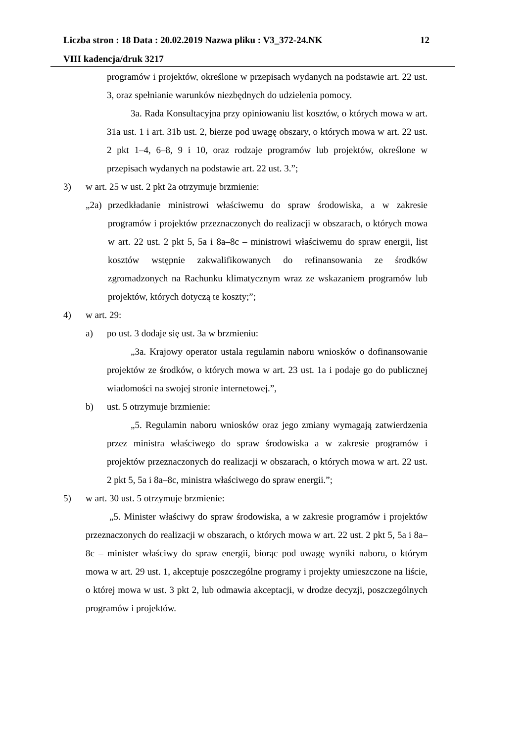Liczba stron : 18 Data : 20.02.2019 Nazwa pliku : V3_372-24.NK 12
VIII kadencja/druk 3217
programów i projektów, określone w przepisach wydanych na podstawie art. 22 ust. 3, oraz spełnianie warunków niezbędnych do udzielenia pomocy.
3a. Rada Konsultacyjna przy opiniowaniu list kosztów, o których mowa w art. 31a ust. 1 i art. 31b ust. 2, bierze pod uwagę obszary, o których mowa w art. 22 ust. 2 pkt 1–4, 6–8, 9 i 10, oraz rodzaje programów lub projektów, określone w przepisach wydanych na podstawie art. 22 ust. 3.”;
3) w art. 25 w ust. 2 pkt 2a otrzymuje brzmienie:
„2a) przedkładanie ministrowi właściwemu do spraw środowiska, a w zakresie programów i projektów przeznaczonych do realizacji w obszarach, o których mowa w art. 22 ust. 2 pkt 5, 5a i 8a–8c – ministrowi właściwemu do spraw energii, list kosztów wstępnie zakwalifikowanych do refinansowania ze środków zgromadzonych na Rachunku klimatycznym wraz ze wskazaniem programów lub projektów, których dotyczą te koszty;”;
4) w art. 29:
a) po ust. 3 dodaje się ust. 3a w brzmieniu:
„3a. Krajowy operator ustala regulamin naboru wniosków o dofinansowanie projektów ze środków, o których mowa w art. 23 ust. 1a i podaje go do publicznej wiadomości na swojej stronie internetowej.”,
b) ust. 5 otrzymuje brzmienie:
„5. Regulamin naboru wniosków oraz jego zmiany wymagają zatwierdzenia przez ministra właściwego do spraw środowiska a w zakresie programów i projektów przeznaczonych do realizacji w obszarach, o których mowa w art. 22 ust. 2 pkt 5, 5a i 8a–8c, ministra właściwego do spraw energii.”;
5) w art. 30 ust. 5 otrzymuje brzmienie:
„5. Minister właściwy do spraw środowiska, a w zakresie programów i projektów przeznaczonych do realizacji w obszarach, o których mowa w art. 22 ust. 2 pkt 5, 5a i 8a–8c – minister właściwy do spraw energii, biorąc pod uwagę wyniki naboru, o którym mowa w art. 29 ust. 1, akceptuje poszczególne programy i projekty umieszczone na liście, o której mowa w ust. 3 pkt 2, lub odmawia akceptacji, w drodze decyzji, poszczególnych programów i projektów.